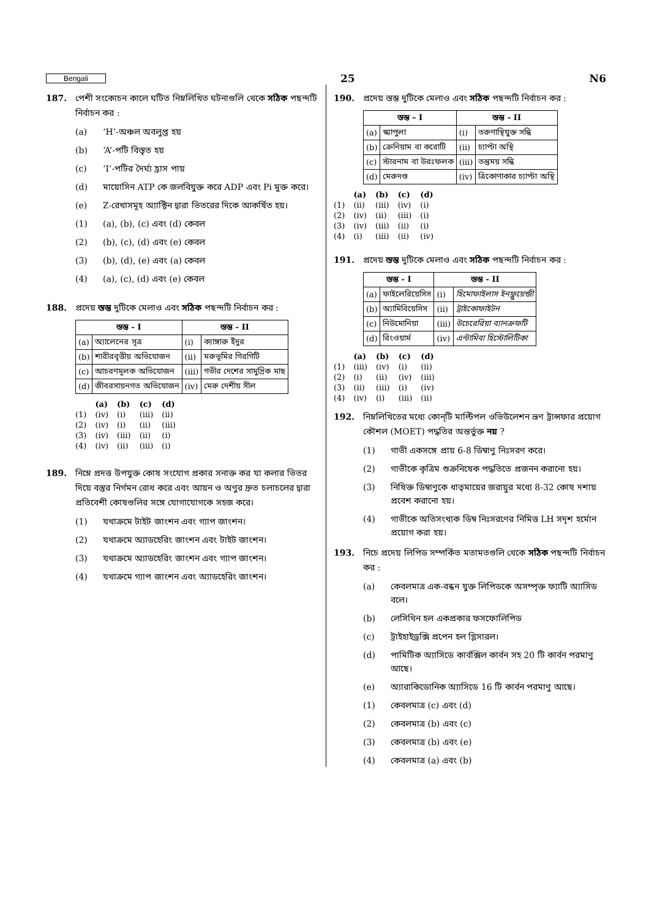Bengali 25 N6
187. পেশী সংকোচন কালে ঘটিত নিম্নলিখিত ঘটনাগুলি থেকে সঠিক পছন্দটি নির্বাচন কর :
(a) ‘H’-অঞ্চল অবলুপ্ত হয়
(b) ‘A’-পটি বিস্তৃত হয়
(c) ‘I’-পটির দৈর্ঘ্য হ্রাস পায়
(d) মায়োসিন ATP কে জলবিযুক্ত করে ADP এবং Pi মুক্ত করে।
(e) Z-রেখাসমূহ অ্যাক্টিন দ্বারা ভিতরের দিকে আকর্ষিত হয়।
(1) (a), (b), (c) এবং (d) কেবল
(2) (b), (c), (d) এবং (e) কেবল
(3) (b), (d), (e) এবং (a) কেবল
(4) (a), (c), (d) এবং (e) কেবল
188. প্রদেয় স্তম্ভ দুটিকে মেলাও এবং সঠিক পছন্দটি নির্বাচন কর :
| স্তম্ভ - I | | স্তম্ভ - II | |
| --- | --- | --- | --- |
| (a) | অ্যালেনের সূত্র | (i) | ক্যাঙ্গারু ইঁদুর |
| (b) | শারীরবৃত্তীয় অভিযোজন | (ii) | মরুভূমির গিরগিটি |
| (c) | আচরণমূলক অভিযোজন | (iii) | গভীর দেশের সামুদ্রিক মাছ |
| (d) | জীবরসায়নগত অভিযোজন | (iv) | মেরু দেশীয় সীল |
| | (a) | (b) | (c) | (d) |
| --- | --- | --- | --- | --- |
| (1) | (iv) | (i) | (iii) | (ii) |
| (2) | (iv) | (i) | (ii) | (iii) |
| (3) | (iv) | (iii) | (ii) | (i) |
| (4) | (iv) | (ii) | (iii) | (i) |
189. নিম্নে প্রদত্ত উপযুক্ত কোষ সংযোগ প্রকার সনাক্ত কর যা কলার ভিতর দিয়ে বস্তুর নির্গমন রোধ করে এবং আয়ন ও অণুর দ্রুত চলাচলের দ্বারা প্রতিবেশী কোষগুলির সঙ্গে যোগাযোগকে সহজ করে।
(1) যথাক্রমে টাইট জাংশন এবং গ্যাপ জাংশন।
(2) যথাক্রমে অ্যাডহেরিং জাংশন এবং টাইট জাংশন।
(3) যথাক্রমে অ্যাডহেরিং জাংশন এবং গ্যাপ জাংশন।
(4) যথাক্রমে গ্যাপ জাংশন এবং অ্যাডহেরিং জাংশন।
190. প্রদেয় স্তম্ভ দুটিকে মেলাও এবং সঠিক পছন্দটি নির্বাচন কর :
| স্তম্ভ – I | | স্তম্ভ - II | |
| --- | --- | --- | --- |
| (a) | স্ক্যাপুলা | (i) | তরুণাস্থিযুক্ত সন্ধি |
| (b) | ক্রেনিয়াম বা করোটি | (ii) | চ্যাপ্টা অস্থি |
| (c) | স্টারনাম বা উরঃফলক | (iii) | তন্তুময় সন্ধি |
| (d) | মেরুদণ্ড | (iv) | ত্রিকোণাকার চ্যাপ্টা অস্থি |
| | (a) | (b) | (c) | (d) |
| --- | --- | --- | --- | --- |
| (1) | (ii) | (iii) | (iv) | (i) |
| (2) | (iv) | (ii) | (iii) | (i) |
| (3) | (iv) | (iii) | (ii) | (i) |
| (4) | (i) | (iii) | (ii) | (iv) |
191. প্রদেয় স্তম্ভ দুটিকে মেলাও এবং সঠিক পছন্দটি নির্বাচন কর :
| স্তম্ভ - I | | স্তম্ভ - II | |
| --- | --- | --- | --- |
| (a) | ফাইলেরিয়েসিস | (i) | হিমোফাইলাস ইনফ্লুয়েন্জী |
| (b) | অ্যামিবিয়েসিস | (ii) | ট্রাইকোফাইটন |
| (c) | নিউমোনিয়া | (iii) | উচেরেরিয়া ব্যানক্রফটি |
| (d) | রিংওয়ার্ম | (iv) | এন্টামিবা হিস্টোলিটিকা |
| | (a) | (b) | (c) | (d) |
| --- | --- | --- | --- | --- |
| (1) | (iii) | (iv) | (i) | (ii) |
| (2) | (i) | (ii) | (iv) | (iii) |
| (3) | (ii) | (iii) | (i) | (iv) |
| (4) | (iv) | (i) | (iii) | (ii) |
192. নিম্নলিখিতের মধ্যে কোন্‌টি মাল্টিপল ওভিউলেশন ভ্রূণ ট্রান্সফার প্রয়োগ কৌশল (MOET) পদ্ধতির অন্তর্ভুক্ত নয় ?
(1) গাভী একসঙ্গে প্রায় 6-8 ডিম্বাণু নিঃসরণ করে।
(2) গাভীকে কৃত্রিম শুক্রনিষেক পদ্ধতিতে প্রজনন করানো হয়।
(3) নিষিক্ত ডিম্বাণুকে ধাতৃমায়ের জরায়ুর মধ্যে 8-32 কোষ দশায় প্রবেশ করানো হয়।
(4) গাভীকে অতিসংখ্যক ডিম্ব নিঃসরণের নিমিত্ত LH সদৃশ হর্মোন প্রয়োগ করা হয়।
193. নিচে প্রদেয় লিপিড সম্পর্কিত মতামতগুলি থেকে সঠিক পছন্দটি নির্বাচন কর :
(a) কেবলমাত্র এক-বন্ধন যুক্ত লিপিডকে অসম্পৃক্ত ফ্যাটি অ্যাসিড বলে।
(b) লেসিথিন হল একপ্রকার ফসফোলিপিড
(c) ট্রাইহাইড্রক্সি প্রপেন হল গ্লিসারল।
(d) পামিটিক অ্যাসিডে কার্বক্সিল কার্বন সহ 20 টি কার্বন পরমাণু আছে।
(e) অ্যারাকিডোনিক অ্যাসিডে 16 টি কার্বন পরমাণু আছে।
(1) কেবলমাত্র (c) এবং (d)
(2) কেবলমাত্র (b) এবং (c)
(3) কেবলমাত্র (b) এবং (e)
(4) কেবলমাত্র (a) এবং (b)